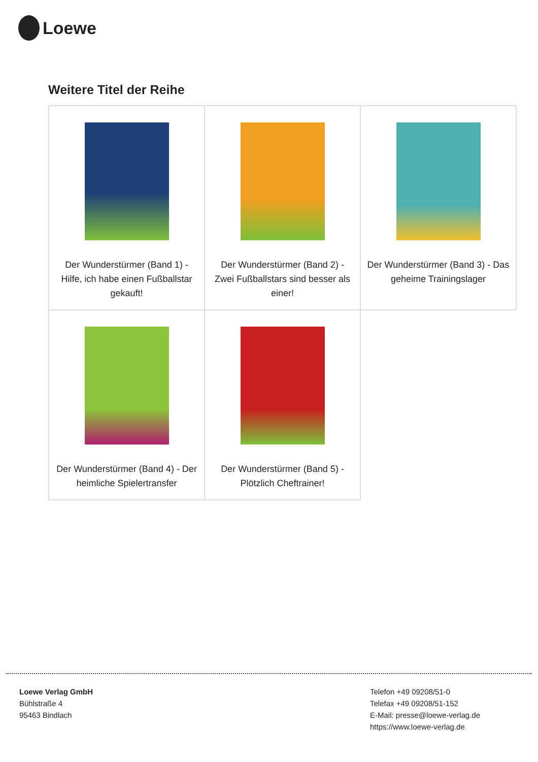Loewe
Weitere Titel der Reihe
| Der Wunderstürmer (Band 1) - Hilfe, ich habe einen Fußballstar gekauft! | Der Wunderstürmer (Band 2) - Zwei Fußballstars sind besser als einer! | Der Wunderstürmer (Band 3) - Das geheime Trainingslager |
| Der Wunderstürmer (Band 4) - Der heimliche Spielertransfer | Der Wunderstürmer (Band 5) - Plötzlich Cheftrainer! | |
Loewe Verlag GmbH
Bühlstraße 4
95463 Bindlach
Telefon +49 09208/51-0
Telefax +49 09208/51-152
E-Mail: presse@loewe-verlag.de
https://www.loewe-verlag.de